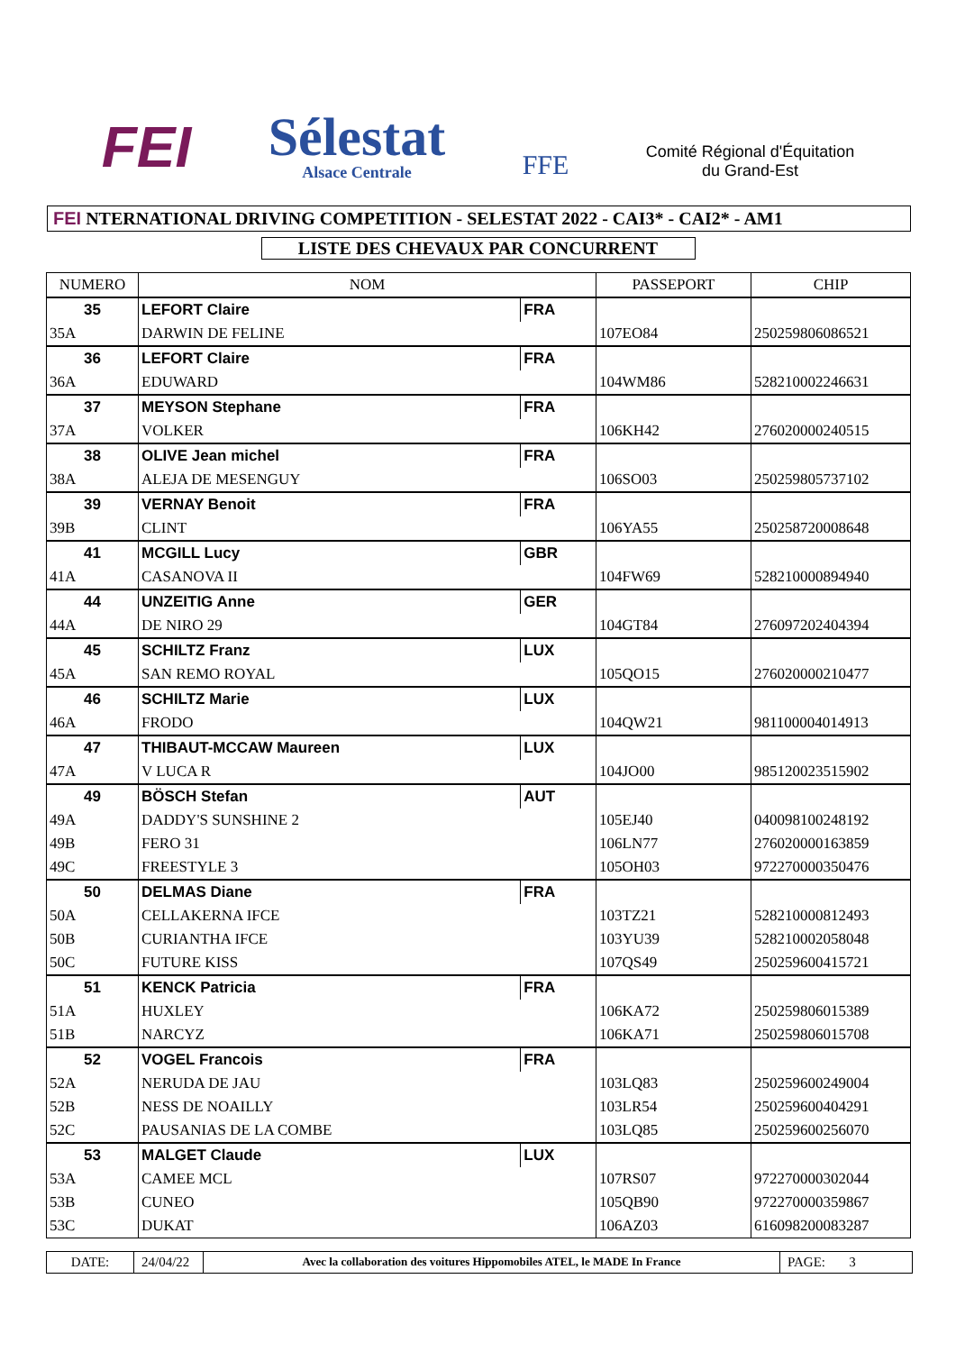FEI
Sélestat
Alsace Centrale
FFE
Comité Régional d'Équitation
du Grand-Est
FEI NTERNATIONAL DRIVING COMPETITION - SELESTAT 2022 - CAI3* - CAI2* - AM1
LISTE DES CHEVAUX PAR CONCURRENT
| NUMERO | NOM | | PASSEPORT | CHIP |
| --- | --- | --- | --- | --- |
| 35 | LEFORT Claire | FRA | | |
| 35A | DARWIN DE FELINE | | 107EO84 | 250259806086521 |
| 36 | LEFORT Claire | FRA | | |
| 36A | EDUWARD | | 104WM86 | 528210002246631 |
| 37 | MEYSON Stephane | FRA | | |
| 37A | VOLKER | | 106KH42 | 276020000240515 |
| 38 | OLIVE Jean michel | FRA | | |
| 38A | ALEJA DE MESENGUY | | 106SO03 | 250259805737102 |
| 39 | VERNAY Benoit | FRA | | |
| 39B | CLINT | | 106YA55 | 250258720008648 |
| 41 | MCGILL Lucy | GBR | | |
| 41A | CASANOVA II | | 104FW69 | 528210000894940 |
| 44 | UNZEITIG Anne | GER | | |
| 44A | DE NIRO 29 | | 104GT84 | 276097202404394 |
| 45 | SCHILTZ Franz | LUX | | |
| 45A | SAN REMO ROYAL | | 105QO15 | 276020000210477 |
| 46 | SCHILTZ Marie | LUX | | |
| 46A | FRODO | | 104QW21 | 981100004014913 |
| 47 | THIBAUT-MCCAW Maureen | LUX | | |
| 47A | V LUCA R | | 104JO00 | 985120023515902 |
| 49 | BÖSCH Stefan | AUT | | |
| 49A | DADDY'S SUNSHINE 2 | | 105EJ40 | 040098100248192 |
| 49B | FERO 31 | | 106LN77 | 276020000163859 |
| 49C | FREESTYLE 3 | | 105OH03 | 972270000350476 |
| 50 | DELMAS Diane | FRA | | |
| 50A | CELLAKERNA IFCE | | 103TZ21 | 528210000812493 |
| 50B | CURIANTHA IFCE | | 103YU39 | 528210002058048 |
| 50C | FUTURE KISS | | 107QS49 | 250259600415721 |
| 51 | KENCK Patricia | FRA | | |
| 51A | HUXLEY | | 106KA72 | 250259806015389 |
| 51B | NARCYZ | | 106KA71 | 250259806015708 |
| 52 | VOGEL Francois | FRA | | |
| 52A | NERUDA DE JAU | | 103LQ83 | 250259600249004 |
| 52B | NESS DE NOAILLY | | 103LR54 | 250259600404291 |
| 52C | PAUSANIAS DE LA COMBE | | 103LQ85 | 250259600256070 |
| 53 | MALGET Claude | LUX | | |
| 53A | CAMEE MCL | | 107RS07 | 972270000302044 |
| 53B | CUNEO | | 105QB90 | 972270000359867 |
| 53C | DUKAT | | 106AZ03 | 616098200083287 |
DATE: 24/04/22
Avec la collaboration des voitures Hippomobiles ATEL, le MADE In France
PAGE: 3